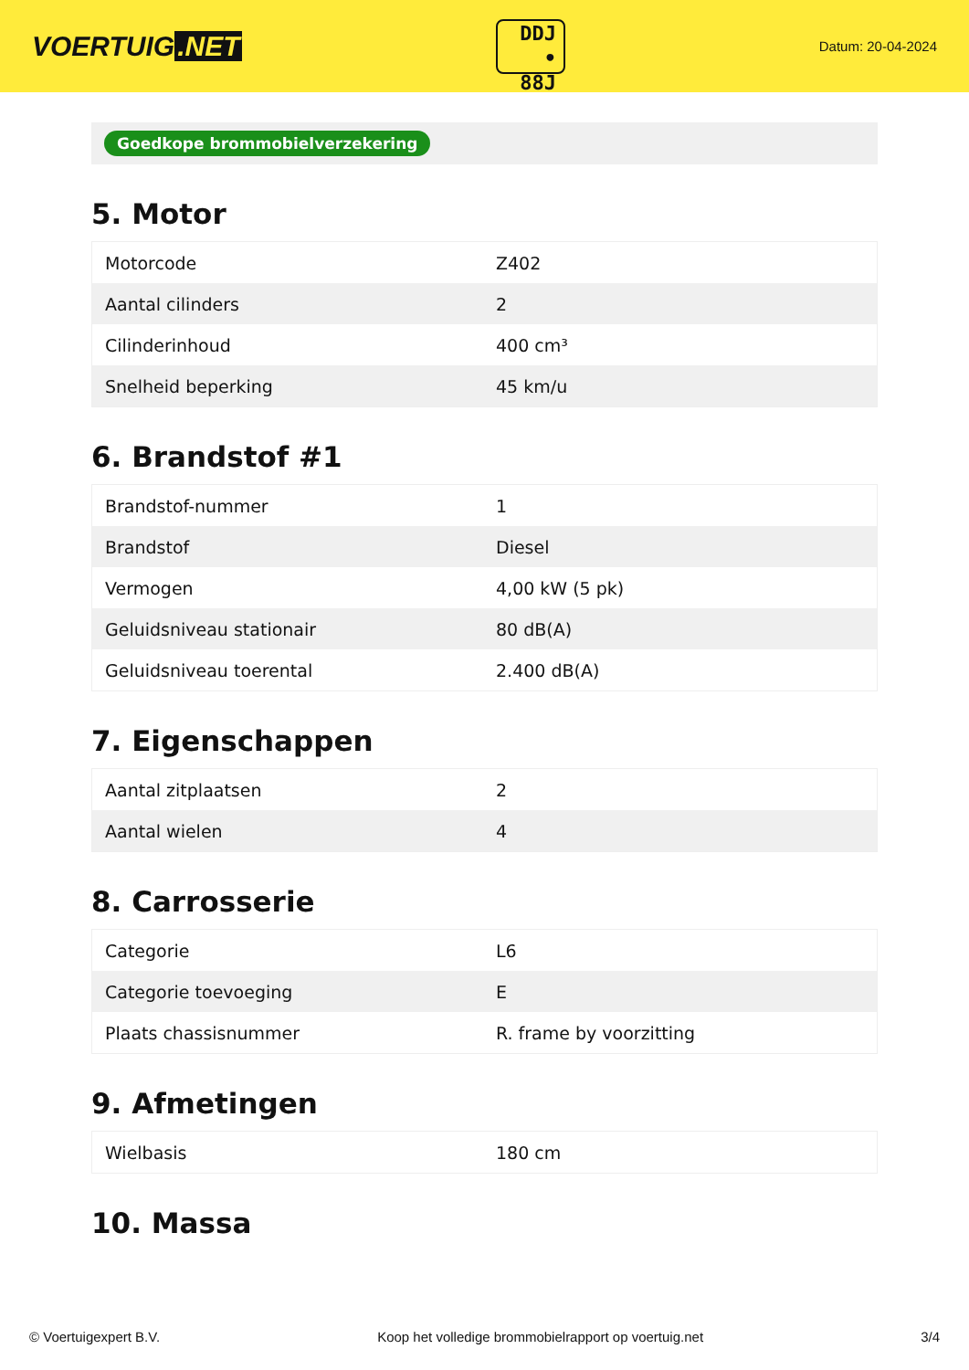VOERTUIG.NET
DDJ
• 88J
Datum: 20-04-2024
Goedkope brommobielverzekering
5. Motor
| Motorcode | Z402 |
| Aantal cilinders | 2 |
| Cilinderinhoud | 400 cm³ |
| Snelheid beperking | 45 km/u |
6. Brandstof #1
| Brandstof-nummer | 1 |
| Brandstof | Diesel |
| Vermogen | 4,00 kW (5 pk) |
| Geluidsniveau stationair | 80 dB(A) |
| Geluidsniveau toerental | 2.400 dB(A) |
7. Eigenschappen
| Aantal zitplaatsen | 2 |
| Aantal wielen | 4 |
8. Carrosserie
| Categorie | L6 |
| Categorie toevoeging | E |
| Plaats chassisnummer | R. frame by voorzitting |
9. Afmetingen
| Wielbasis | 180 cm |
10. Massa
© Voertuigexpert B.V. Koop het volledige brommobielrapport op voertuig.net 3/4